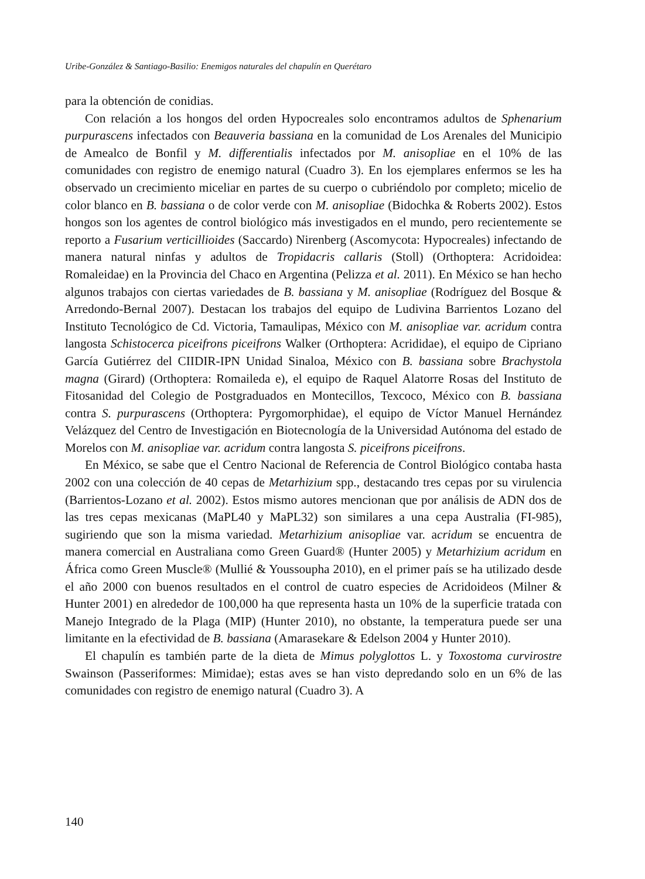Uribe-González & Santiago-Basilio: Enemigos naturales del chapulín en Querétaro
para la obtención de conidias.
Con relación a los hongos del orden Hypocreales solo encontramos adultos de Sphenarium purpurascens infectados con Beauveria bassiana en la comunidad de Los Arenales del Municipio de Amealco de Bonfil y M. differentialis infectados por M. anisopliae en el 10% de las comunidades con registro de enemigo natural (Cuadro 3). En los ejemplares enfermos se les ha observado un crecimiento miceliar en partes de su cuerpo o cubriéndolo por completo; micelio de color blanco en B. bassiana o de color verde con M. anisopliae (Bidochka & Roberts 2002). Estos hongos son los agentes de control biológico más investigados en el mundo, pero recientemente se reporto a Fusarium verticillioides (Saccardo) Nirenberg (Ascomycota: Hypocreales) infectando de manera natural ninfas y adultos de Tropidacris callaris (Stoll) (Orthoptera: Acridoidea: Romaleidae) en la Provincia del Chaco en Argentina (Pelizza et al. 2011). En México se han hecho algunos trabajos con ciertas variedades de B. bassiana y M. anisopliae (Rodríguez del Bosque & Arredondo-Bernal 2007). Destacan los trabajos del equipo de Ludivina Barrientos Lozano del Instituto Tecnológico de Cd. Victoria, Tamaulipas, México con M. anisopliae var. acridum contra langosta Schistocerca piceifrons piceifrons Walker (Orthoptera: Acrididae), el equipo de Cipriano García Gutiérrez del CIIDIR-IPN Unidad Sinaloa, México con B. bassiana sobre Brachystola magna (Girard) (Orthoptera: Romaileda e), el equipo de Raquel Alatorre Rosas del Instituto de Fitosanidad del Colegio de Postgraduados en Montecillos, Texcoco, México con B. bassiana contra S. purpurascens (Orthoptera: Pyrgomorphidae), el equipo de Víctor Manuel Hernández Velázquez del Centro de Investigación en Biotecnología de la Universidad Autónoma del estado de Morelos con M. anisopliae var. acridum contra langosta S. piceifrons piceifrons.
En México, se sabe que el Centro Nacional de Referencia de Control Biológico contaba hasta 2002 con una colección de 40 cepas de Metarhizium spp., destacando tres cepas por su virulencia (Barrientos-Lozano et al. 2002). Estos mismo autores mencionan que por análisis de ADN dos de las tres cepas mexicanas (MaPL40 y MaPL32) son similares a una cepa Australia (FI-985), sugiriendo que son la misma variedad. Metarhizium anisopliae var. acridum se encuentra de manera comercial en Australiana como Green Guard® (Hunter 2005) y Metarhizium acridum en África como Green Muscle® (Mullié & Youssoupha 2010), en el primer país se ha utilizado desde el año 2000 con buenos resultados en el control de cuatro especies de Acridoideos (Milner & Hunter 2001) en alrededor de 100,000 ha que representa hasta un 10% de la superficie tratada con Manejo Integrado de la Plaga (MIP) (Hunter 2010), no obstante, la temperatura puede ser una limitante en la efectividad de B. bassiana (Amarasekare & Edelson 2004 y Hunter 2010).
El chapulín es también parte de la dieta de Mimus polyglottos L. y Toxostoma curvirostre Swainson (Passeriformes: Mimidae); estas aves se han visto depredando solo en un 6% de las comunidades con registro de enemigo natural (Cuadro 3). A
140